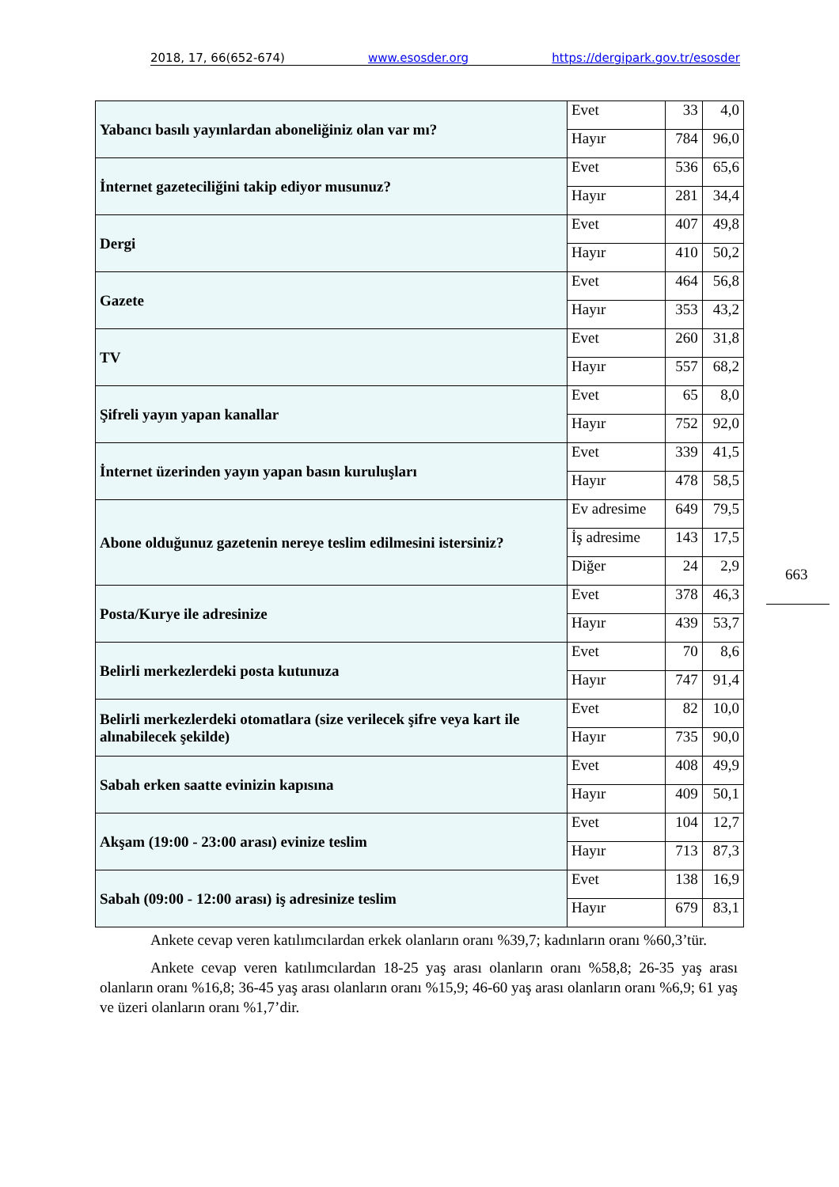2018, 17, 66(652-674) www.esosder.org https://dergipark.gov.tr/esosder
| Yabancı basılı yayınlardan aboneliğiniz olan var mı? | Evet | 33 | 4,0 |
| | Hayır | 784 | 96,0 |
| İnternet gazeteciliğini takip ediyor musunuz? | Evet | 536 | 65,6 |
| | Hayır | 281 | 34,4 |
| Dergi | Evet | 407 | 49,8 |
| | Hayır | 410 | 50,2 |
| Gazete | Evet | 464 | 56,8 |
| | Hayır | 353 | 43,2 |
| TV | Evet | 260 | 31,8 |
| | Hayır | 557 | 68,2 |
| Şifreli yayın yapan kanallar | Evet | 65 | 8,0 |
| | Hayır | 752 | 92,0 |
| İnternet üzerinden yayın yapan basın kuruluşları | Evet | 339 | 41,5 |
| | Hayır | 478 | 58,5 |
| Abone olduğunuz gazetenin nereye teslim edilmesini istersiniz? | Ev adresime | 649 | 79,5 |
| | İş adresime | 143 | 17,5 |
| | Diğer | 24 | 2,9 |
| Posta/Kurye ile adresinize | Evet | 378 | 46,3 |
| | Hayır | 439 | 53,7 |
| Belirli merkezlerdeki posta kutunuza | Evet | 70 | 8,6 |
| | Hayır | 747 | 91,4 |
| Belirli merkezlerdeki otomatlara (size verilecek şifre veya kart ile alınabilecek şekilde) | Evet | 82 | 10,0 |
| | Hayır | 735 | 90,0 |
| Sabah erken saatte evinizin kapısına | Evet | 408 | 49,9 |
| | Hayır | 409 | 50,1 |
| Akşam (19:00 - 23:00 arası) evinize teslim | Evet | 104 | 12,7 |
| | Hayır | 713 | 87,3 |
| Sabah (09:00 - 12:00 arası) iş adresinize teslim | Evet | 138 | 16,9 |
| | Hayır | 679 | 83,1 |
663
Ankete cevap veren katılımcılardan erkek olanların oranı %39,7; kadınların oranı %60,3’tür.
Ankete cevap veren katılımcılardan 18-25 yaş arası olanların oranı %58,8; 26-35 yaş arası olanların oranı %16,8; 36-45 yaş arası olanların oranı %15,9; 46-60 yaş arası olanların oranı %6,9; 61 yaş ve üzeri olanların oranı %1,7’dir.